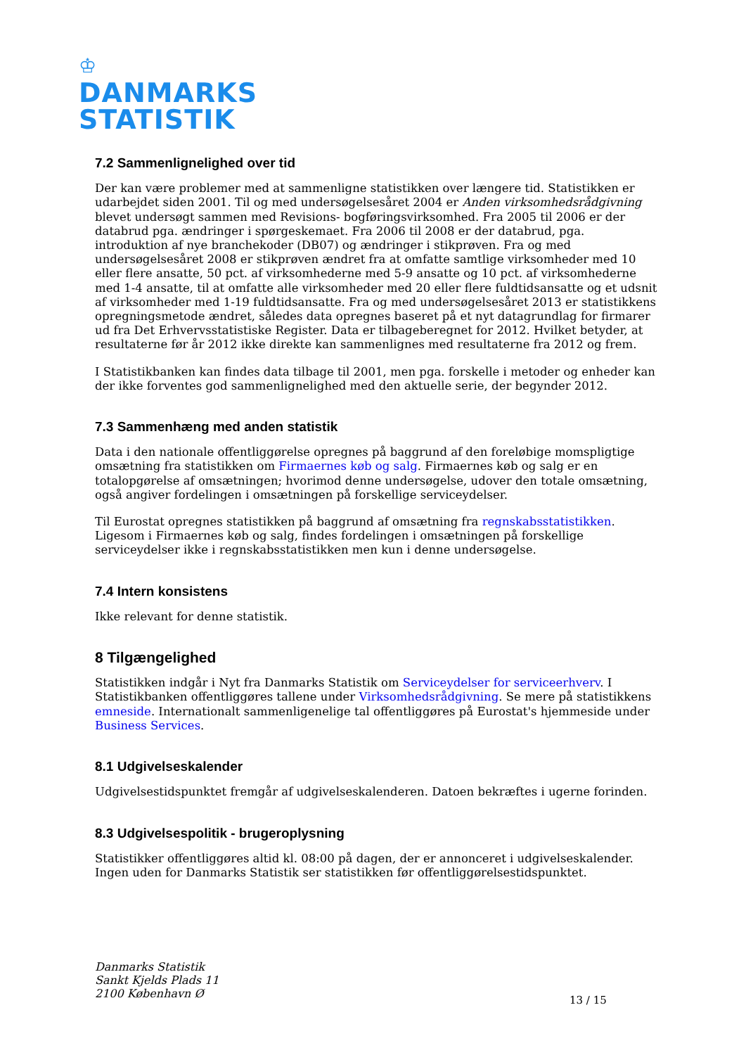♔
DANMARKS
STATISTIK
7.2 Sammenlignelighed over tid
Der kan være problemer med at sammenligne statistikken over længere tid. Statistikken er udarbejdet siden 2001. Til og med undersøgelsesåret 2004 er Anden virksomhedsrådgivning blevet undersøgt sammen med Revisions- bogføringsvirksomhed. Fra 2005 til 2006 er der databrud pga. ændringer i spørgeskemaet. Fra 2006 til 2008 er der databrud, pga. introduktion af nye branchekoder (DB07) og ændringer i stikprøven. Fra og med undersøgelsesåret 2008 er stikprøven ændret fra at omfatte samtlige virksomheder med 10 eller flere ansatte, 50 pct. af virksomhederne med 5-9 ansatte og 10 pct. af virksomhederne med 1-4 ansatte, til at omfatte alle virksomheder med 20 eller flere fuldtidsansatte og et udsnit af virksomheder med 1-19 fuldtidsansatte. Fra og med undersøgelsesåret 2013 er statistikkens opregningsmetode ændret, således data opregnes baseret på et nyt datagrundlag for firmarer ud fra Det Erhvervsstatistiske Register. Data er tilbageberegnet for 2012. Hvilket betyder, at resultaterne før år 2012 ikke direkte kan sammenlignes med resultaterne fra 2012 og frem.
I Statistikbanken kan findes data tilbage til 2001, men pga. forskelle i metoder og enheder kan der ikke forventes god sammenlignelighed med den aktuelle serie, der begynder 2012.
7.3 Sammenhæng med anden statistik
Data i den nationale offentliggørelse opregnes på baggrund af den foreløbige momspligtige omsætning fra statistikken om Firmaernes køb og salg. Firmaernes køb og salg er en totalopgørelse af omsætningen; hvorimod denne undersøgelse, udover den totale omsætning, også angiver fordelingen i omsætningen på forskellige serviceydelser.
Til Eurostat opregnes statistikken på baggrund af omsætning fra regnskabsstatistikken. Ligesom i Firmaernes køb og salg, findes fordelingen i omsætningen på forskellige serviceydelser ikke i regnskabsstatistikken men kun i denne undersøgelse.
7.4 Intern konsistens
Ikke relevant for denne statistik.
8 Tilgængelighed
Statistikken indgår i Nyt fra Danmarks Statistik om Serviceydelser for serviceerhverv. I Statistikbanken offentliggøres tallene under Virksomhedsrådgivning. Se mere på statistikkens emneside. Internationalt sammenligenelige tal offentliggøres på Eurostat's hjemmeside under Business Services.
8.1 Udgivelseskalender
Udgivelsestidspunktet fremgår af udgivelseskalenderen. Datoen bekræftes i ugerne forinden.
8.3 Udgivelsespolitik - brugeroplysning
Statistikker offentliggøres altid kl. 08:00 på dagen, der er annonceret i udgivelseskalender. Ingen uden for Danmarks Statistik ser statistikken før offentliggørelsestidspunktet.
Danmarks Statistik
Sankt Kjelds Plads 11
2100 København Ø
13 / 15